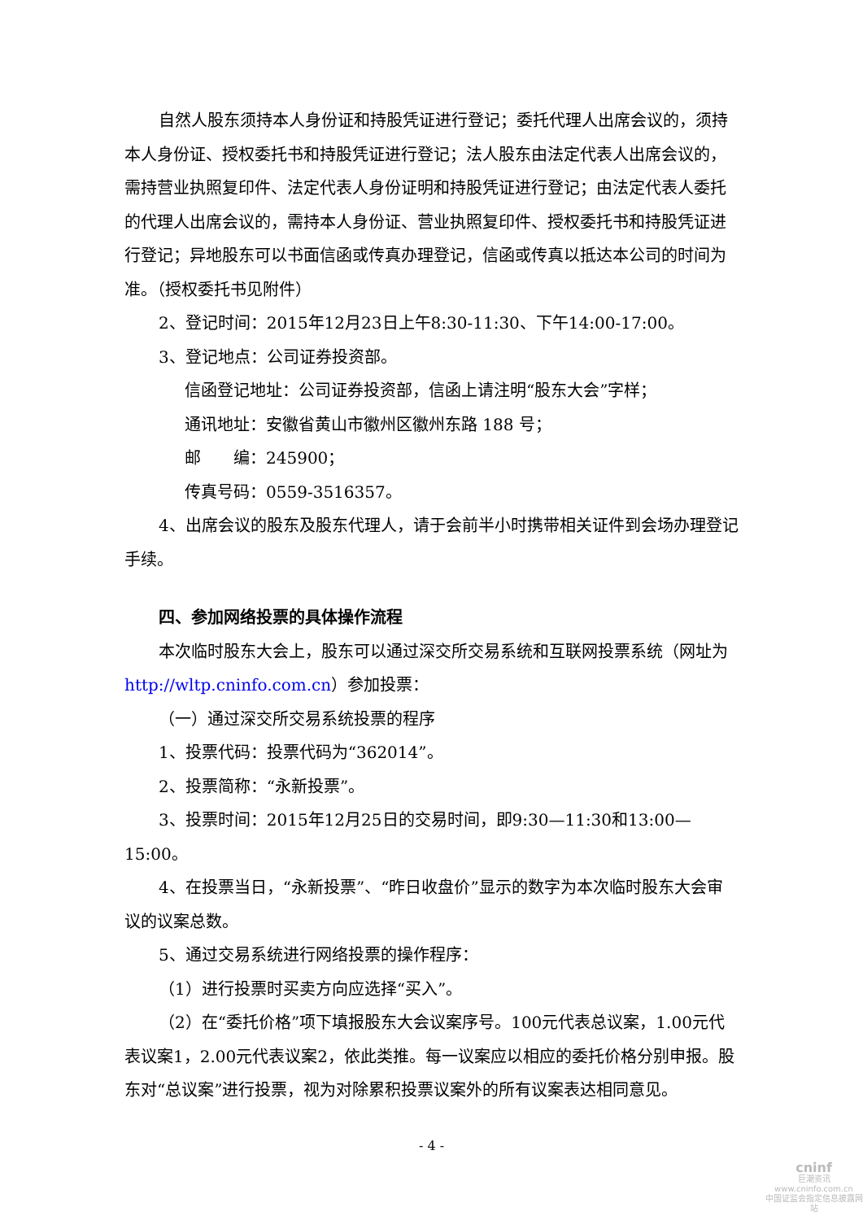自然人股东须持本人身份证和持股凭证进行登记；委托代理人出席会议的，须持本人身份证、授权委托书和持股凭证进行登记；法人股东由法定代表人出席会议的，需持营业执照复印件、法定代表人身份证明和持股凭证进行登记；由法定代表人委托的代理人出席会议的，需持本人身份证、营业执照复印件、授权委托书和持股凭证进行登记；异地股东可以书面信函或传真办理登记，信函或传真以抵达本公司的时间为准。（授权委托书见附件）
2、登记时间：2015年12月23日上午8:30-11:30、下午14:00-17:00。
3、登记地点：公司证券投资部。
信函登记地址：公司证券投资部，信函上请注明“股东大会”字样；
通讯地址：安徽省黄山市徽州区徽州东路 188 号；
邮　　编：245900；
传真号码：0559-3516357。
4、出席会议的股东及股东代理人，请于会前半小时携带相关证件到会场办理登记手续。
四、参加网络投票的具体操作流程
本次临时股东大会上，股东可以通过深交所交易系统和互联网投票系统（网址为http://wltp.cninfo.com.cn）参加投票：
（一）通过深交所交易系统投票的程序
1、投票代码：投票代码为“362014”。
2、投票简称：“永新投票”。
3、投票时间：2015年12月25日的交易时间，即9:30—11:30和13:00—15:00。
4、在投票当日，“永新投票”、“昨日收盘价”显示的数字为本次临时股东大会审议的议案总数。
5、通过交易系统进行网络投票的操作程序：
（1）进行投票时买卖方向应选择“买入”。
（2）在“委托价格”项下填报股东大会议案序号。100元代表总议案，1.00元代表议案1，2.00元代表议案2，依此类推。每一议案应以相应的委托价格分别申报。股东对“总议案”进行投票，视为对除累积投票议案外的所有议案表达相同意见。
- 4 -
cninf
巨潮资讯
www.cninfo.com.cn
中国证监会指定信息披露网站